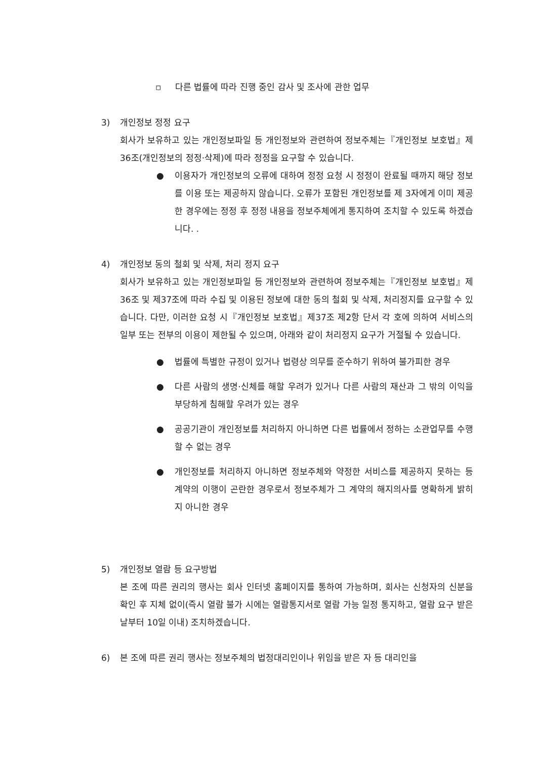▫ 다른 법률에 따라 진행 중인 감사 및 조사에 관한 업무
3) 개인정보 정정 요구
회사가 보유하고 있는 개인정보파일 등 개인정보와 관련하여 정보주체는『개인정보 보호법』제36조(개인정보의 정정·삭제)에 따라 정정을 요구할 수 있습니다.
● 이용자가 개인정보의 오류에 대하여 정정 요청 시 정정이 완료될 때까지 해당 정보를 이용 또는 제공하지 않습니다. 오류가 포함된 개인정보를 제 3자에게 이미 제공한 경우에는 정정 후 정정 내용을 정보주체에게 통지하여 조치할 수 있도록 하겠습니다. .
4) 개인정보 동의 철회 및 삭제, 처리 정지 요구
회사가 보유하고 있는 개인정보파일 등 개인정보와 관련하여 정보주체는『개인정보 보호법』제36조 및 제37조에 따라 수집 및 이용된 정보에 대한 동의 철회 및 삭제, 처리정지를 요구할 수 있습니다. 다만, 이러한 요청 시『개인정보 보호법』제37조 제2항 단서 각 호에 의하여 서비스의 일부 또는 전부의 이용이 제한될 수 있으며, 아래와 같이 처리정지 요구가 거절될 수 있습니다.
● 법률에 특별한 규정이 있거나 법령상 의무를 준수하기 위하여 불가피한 경우
● 다른 사람의 생명·신체를 해할 우려가 있거나 다른 사람의 재산과 그 밖의 이익을 부당하게 침해할 우려가 있는 경우
● 공공기관이 개인정보를 처리하지 아니하면 다른 법률에서 정하는 소관업무를 수행할 수 없는 경우
● 개인정보를 처리하지 아니하면 정보주체와 약정한 서비스를 제공하지 못하는 등 계약의 이행이 곤란한 경우로서 정보주체가 그 계약의 해지의사를 명확하게 밝히지 아니한 경우
5) 개인정보 열람 등 요구방법
본 조에 따른 권리의 행사는 회사 인터넷 홈페이지를 통하여 가능하며, 회사는 신청자의 신분을 확인 후 지체 없이(즉시 열람 불가 시에는 열람통지서로 열람 가능 일정 통지하고, 열람 요구 받은 날부터 10일 이내) 조치하겠습니다.
6) 본 조에 따른 권리 행사는 정보주체의 법정대리인이나 위임을 받은 자 등 대리인을